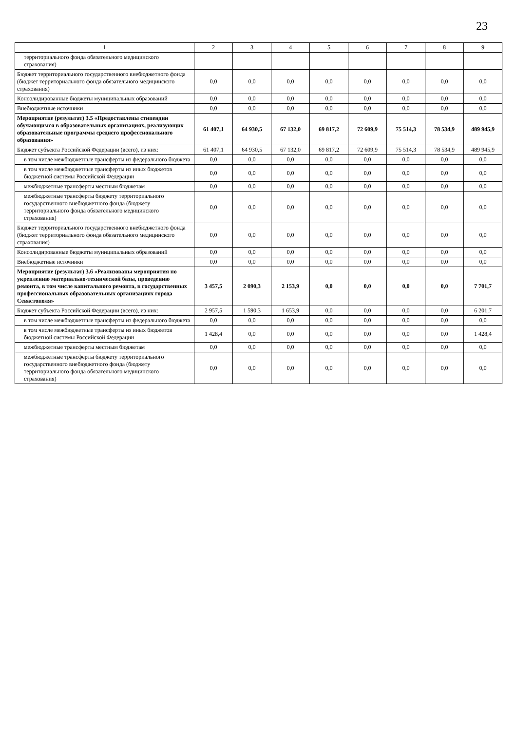23
| 1 | 2 | 3 | 4 | 5 | 6 | 7 | 8 | 9 |
| --- | --- | --- | --- | --- | --- | --- | --- | --- |
| территориального фонда обязательного медицинского страхования) | | | | | | | | |
| Бюджет территориального государственного внебюджетного фонда (бюджет территориального фонда обязательного медицинского страхования) | 0,0 | 0,0 | 0,0 | 0,0 | 0,0 | 0,0 | 0,0 | 0,0 |
| Консолидированные бюджеты муниципальных образований | 0,0 | 0,0 | 0,0 | 0,0 | 0,0 | 0,0 | 0,0 | 0,0 |
| Внебюджетные источники | 0,0 | 0,0 | 0,0 | 0,0 | 0,0 | 0,0 | 0,0 | 0,0 |
| Мероприятие (результат) 3.5 «Предоставлены стипендии обучающимся в образовательных организациях, реализующих образовательные программы среднего профессионального образования» | 61 407,1 | 64 930,5 | 67 132,0 | 69 817,2 | 72 609,9 | 75 514,3 | 78 534,9 | 489 945,9 |
| Бюджет субъекта Российской Федерации (всего), из них: | 61 407,1 | 64 930,5 | 67 132,0 | 69 817,2 | 72 609,9 | 75 514,3 | 78 534,9 | 489 945,9 |
| в том числе межбюджетные трансферты из федерального бюджета | 0,0 | 0,0 | 0,0 | 0,0 | 0,0 | 0,0 | 0,0 | 0,0 |
| в том числе межбюджетные трансферты из иных бюджетов бюджетной системы Российской Федерации | 0,0 | 0,0 | 0,0 | 0,0 | 0,0 | 0,0 | 0,0 | 0,0 |
| межбюджетные трансферты местным бюджетам | 0,0 | 0,0 | 0,0 | 0,0 | 0,0 | 0,0 | 0,0 | 0,0 |
| межбюджетные трансферты бюджету территориального государственного внебюджетного фонда (бюджету территориального фонда обязательного медицинского страхования) | 0,0 | 0,0 | 0,0 | 0,0 | 0,0 | 0,0 | 0,0 | 0,0 |
| Бюджет территориального государственного внебюджетного фонда (бюджет территориального фонда обязательного медицинского страхования) | 0,0 | 0,0 | 0,0 | 0,0 | 0,0 | 0,0 | 0,0 | 0,0 |
| Консолидированные бюджеты муниципальных образований | 0,0 | 0,0 | 0,0 | 0,0 | 0,0 | 0,0 | 0,0 | 0,0 |
| Внебюджетные источники | 0,0 | 0,0 | 0,0 | 0,0 | 0,0 | 0,0 | 0,0 | 0,0 |
| Мероприятие (результат) 3.6 «Реализованы мероприятия по укреплению материально-технической базы, проведению ремонта, в том числе капитального ремонта, в государственных профессиональных образовательных организациях города Севастополя» | 3 457,5 | 2 090,3 | 2 153,9 | 0,0 | 0,0 | 0,0 | 0,0 | 7 701,7 |
| Бюджет субъекта Российской Федерации (всего), из них: | 2 957,5 | 1 590,3 | 1 653,9 | 0,0 | 0,0 | 0,0 | 0,0 | 6 201,7 |
| в том числе межбюджетные трансферты из федерального бюджета | 0,0 | 0,0 | 0,0 | 0,0 | 0,0 | 0,0 | 0,0 | 0,0 |
| в том числе межбюджетные трансферты из иных бюджетов бюджетной системы Российской Федерации | 1 428,4 | 0,0 | 0,0 | 0,0 | 0,0 | 0,0 | 0,0 | 1 428,4 |
| межбюджетные трансферты местным бюджетам | 0,0 | 0,0 | 0,0 | 0,0 | 0,0 | 0,0 | 0,0 | 0,0 |
| межбюджетные трансферты бюджету территориального государственного внебюджетного фонда (бюджету территориального фонда обязательного медицинского страхования) | 0,0 | 0,0 | 0,0 | 0,0 | 0,0 | 0,0 | 0,0 | 0,0 |